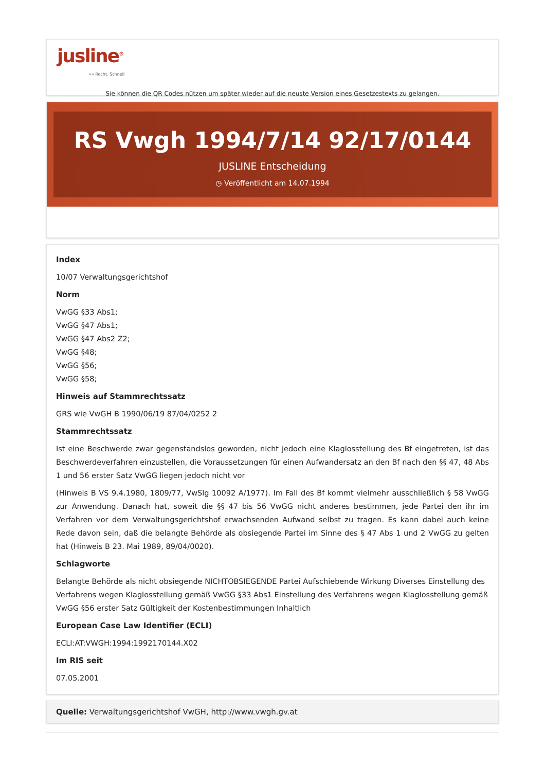jusline<sup>®</sup>
»» Recht. Schnell
Sie können die QR Codes nützen um später wieder auf die neuste Version eines Gesetzestexts zu gelangen.
RS Vwgh 1994/7/14 92/17/0144
JUSLINE Entscheidung
◷ Veröffentlicht am 14.07.1994
Index
10/07 Verwaltungsgerichtshof
Norm
VwGG §33 Abs1;
VwGG §47 Abs1;
VwGG §47 Abs2 Z2;
VwGG §48;
VwGG §56;
VwGG §58;
Hinweis auf Stammrechtssatz
GRS wie VwGH B 1990/06/19 87/04/0252 2
Stammrechtssatz
Ist eine Beschwerde zwar gegenstandslos geworden, nicht jedoch eine Klaglosstellung des Bf eingetreten, ist das Beschwerdeverfahren einzustellen, die Voraussetzungen für einen Aufwandersatz an den Bf nach den §§ 47, 48 Abs 1 und 56 erster Satz VwGG liegen jedoch nicht vor
(Hinweis B VS 9.4.1980, 1809/77, VwSlg 10092 A/1977). Im Fall des Bf kommt vielmehr ausschließlich § 58 VwGG zur Anwendung. Danach hat, soweit die §§ 47 bis 56 VwGG nicht anderes bestimmen, jede Partei den ihr im Verfahren vor dem Verwaltungsgerichtshof erwachsenden Aufwand selbst zu tragen. Es kann dabei auch keine Rede davon sein, daß die belangte Behörde als obsiegende Partei im Sinne des § 47 Abs 1 und 2 VwGG zu gelten hat (Hinweis B 23. Mai 1989, 89/04/0020).
Schlagworte
Belangte Behörde als nicht obsiegende NICHTOBSIEGENDE Partei Aufschiebende Wirkung Diverses Einstellung des Verfahrens wegen Klaglosstellung gemäß VwGG §33 Abs1 Einstellung des Verfahrens wegen Klaglosstellung gemäß VwGG §56 erster Satz Gültigkeit der Kostenbestimmungen Inhaltlich
European Case Law Identifier (ECLI)
ECLI:AT:VWGH:1994:1992170144.X02
Im RIS seit
07.05.2001
Quelle: Verwaltungsgerichtshof VwGH, http://www.vwgh.gv.at